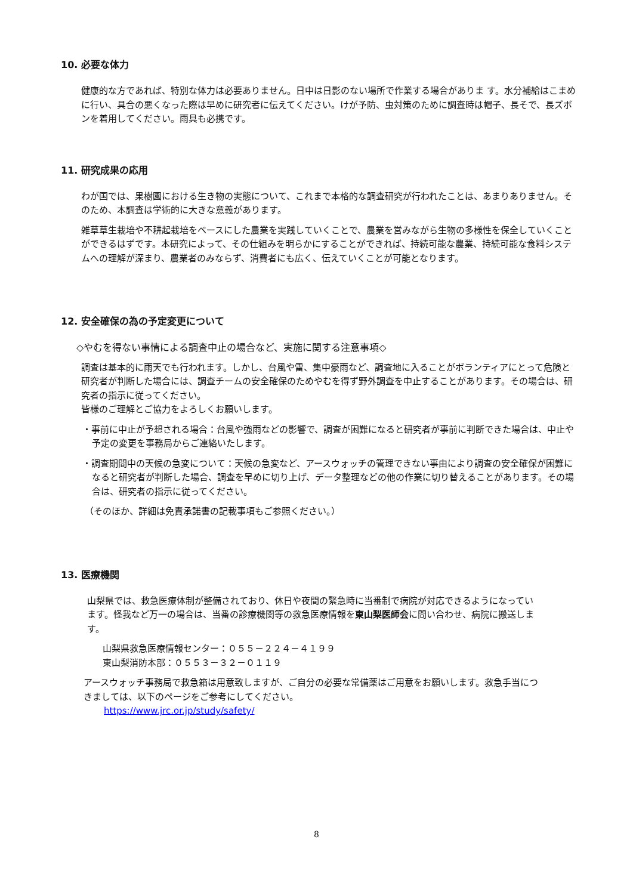10. 必要な体力
健康的な方であれば、特別な体力は必要ありません。日中は日影のない場所で作業する場合がありま す。水分補給はこまめに行い、具合の悪くなった際は早めに研究者に伝えてください。けが予防、虫対策のために調査時は帽子、長そで、長ズボンを着用してください。雨具も必携です。
11. 研究成果の応用
わが国では、果樹園における生き物の実態について、これまで本格的な調査研究が行われたことは、あまりありません。そのため、本調査は学術的に大きな意義があります。
雑草草生栽培や不耕起栽培をベースにした農業を実践していくことで、農業を営みながら生物の多様性を保全していくことができるはずです。本研究によって、その仕組みを明らかにすることができれば、持続可能な農業、持続可能な食料システムへの理解が深まり、農業者のみならず、消費者にも広く、伝えていくことが可能となります。
12. 安全確保の為の予定変更について
◇やむを得ない事情による調査中止の場合など、実施に関する注意事項◇
調査は基本的に雨天でも行われます。しかし、台風や雷、集中豪雨など、調査地に入ることがボランティアにとって危険と研究者が判断した場合には、調査チームの安全確保のためやむを得ず野外調査を中止することがあります。その場合は、研究者の指示に従ってください。
皆様のご理解とご協力をよろしくお願いします。
・事前に中止が予想される場合：台風や強雨などの影響で、調査が困難になると研究者が事前に判断できた場合は、中止や予定の変更を事務局からご連絡いたします。
・調査期間中の天候の急変について：天候の急変など、アースウォッチの管理できない事由により調査の安全確保が困難になると研究者が判断した場合、調査を早めに切り上げ、データ整理などの他の作業に切り替えることがあります。その場合は、研究者の指示に従ってください。
（そのほか、詳細は免責承諾書の記載事項もご参照ください。）
13. 医療機関
山梨県では、救急医療体制が整備されており、休日や夜間の緊急時に当番制で病院が対応できるようになっています。怪我など万一の場合は、当番の診療機関等の救急医療情報を東山梨医師会に問い合わせ、病院に搬送します。
山梨県救急医療情報センター：０５５－２２４－４１９９
東山梨消防本部：０５５３－３２－０１１９
アースウォッチ事務局で救急箱は用意致しますが、ご自分の必要な常備薬はご用意をお願いします。救急手当につきましては、以下のページをご参考にしてください。
https://www.jrc.or.jp/study/safety/
8